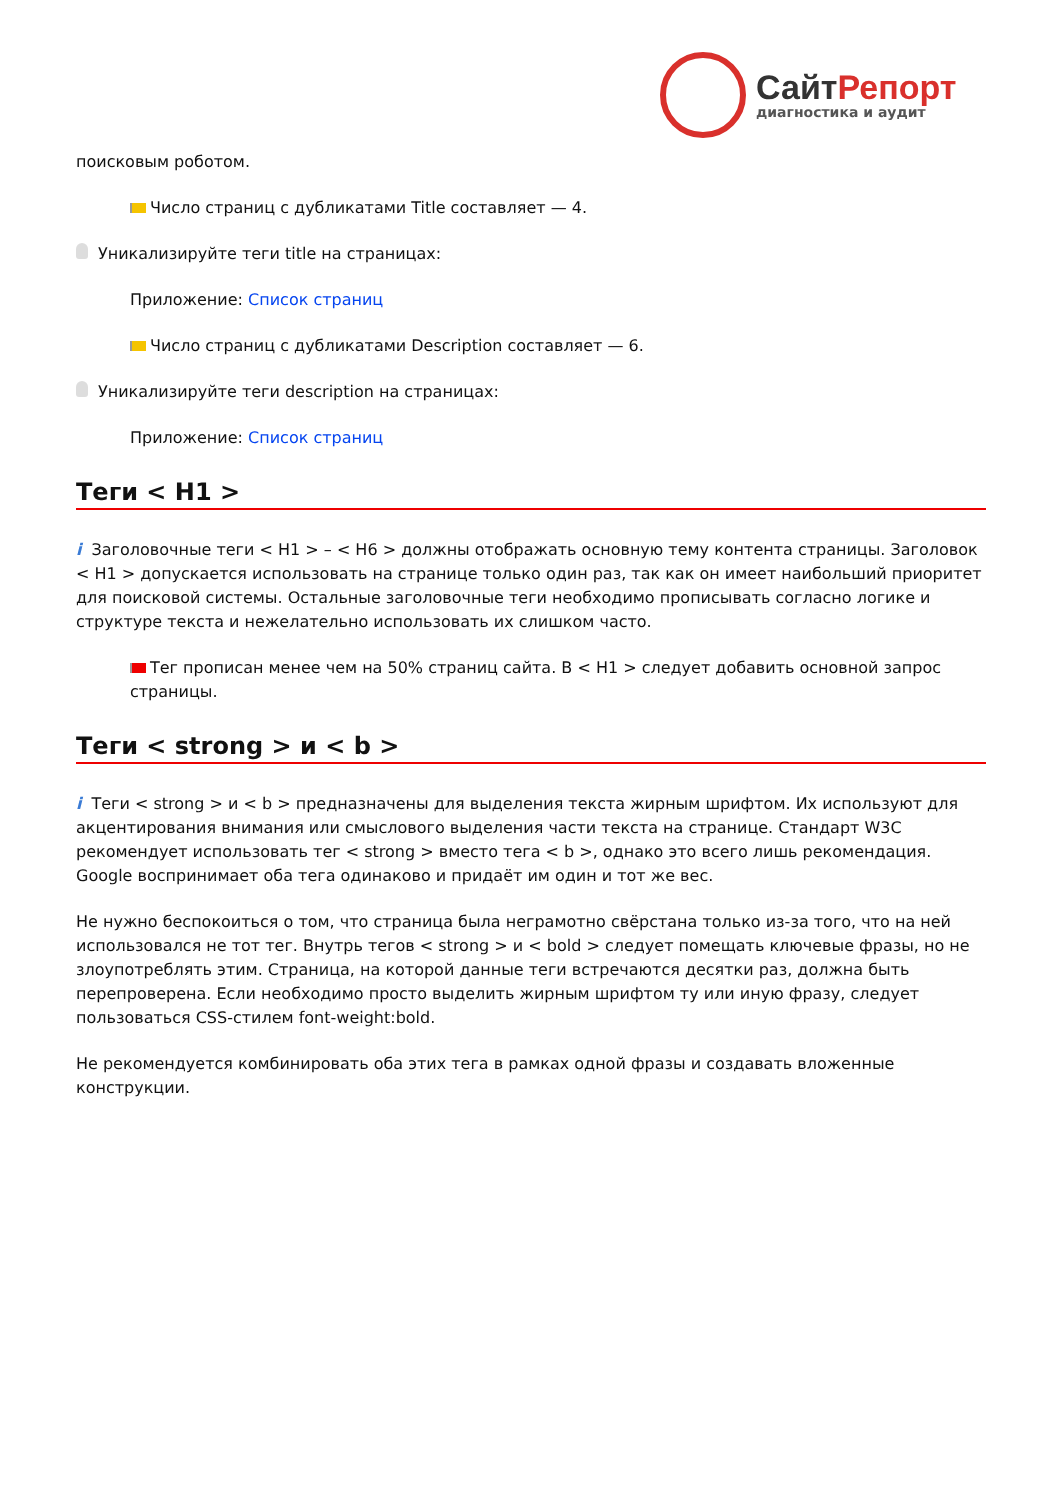СайтРепорт
диагностика и аудит
поисковым роботом.
Число страниц с дубликатами Title составляет — 4.
Уникализируйте теги title на страницах:
Приложение: Список страниц
Число страниц с дубликатами Description составляет — 6.
Уникализируйте теги description на страницах:
Приложение: Список страниц
Теги < H1 >
i Заголовочные теги < H1 > – < H6 > должны отображать основную тему контента страницы. Заголовок < H1 > допускается использовать на странице только один раз, так как он имеет наибольший приоритет для поисковой системы. Остальные заголовочные теги необходимо прописывать согласно логике и структуре текста и нежелательно использовать их слишком часто.
Тег прописан менее чем на 50% страниц сайта. В < H1 > следует добавить основной запрос страницы.
Теги < strong > и < b >
i Теги < strong > и < b > предназначены для выделения текста жирным шрифтом. Их используют для акцентирования внимания или смыслового выделения части текста на странице. Стандарт W3C рекомендует использовать тег < strong > вместо тега < b >, однако это всего лишь рекомендация. Google воспринимает оба тега одинаково и придаёт им один и тот же вес.
Не нужно беспокоиться о том, что страница была неграмотно свёрстана только из-за того, что на ней использовался не тот тег. Внутрь тегов < strong > и < bold > следует помещать ключевые фразы, но не злоупотреблять этим. Страница, на которой данные теги встречаются десятки раз, должна быть перепроверена. Если необходимо просто выделить жирным шрифтом ту или иную фразу, следует пользоваться CSS-стилем font-weight:bold.
Не рекомендуется комбинировать оба этих тега в рамках одной фразы и создавать вложенные конструкции.